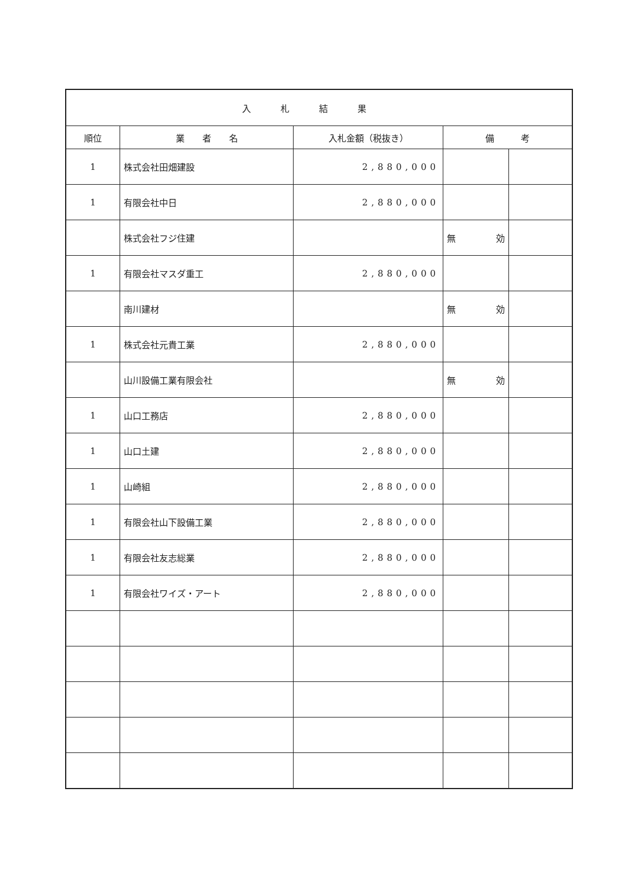| 入札結果 | | | | |
| --- | --- | --- | --- | --- |
| 順位 | 業 者 名 | 入札金額（税抜き） | 備 考 | |
| 1 | 株式会社田畑建設 | 2,880,000 | | |
| 1 | 有限会社中日 | 2,880,000 | | |
| | 株式会社フジ住建 | | 無 効 | |
| 1 | 有限会社マスダ重工 | 2,880,000 | | |
| | 南川建材 | | 無 効 | |
| 1 | 株式会社元貴工業 | 2,880,000 | | |
| | 山川設備工業有限会社 | | 無 効 | |
| 1 | 山口工務店 | 2,880,000 | | |
| 1 | 山口土建 | 2,880,000 | | |
| 1 | 山崎組 | 2,880,000 | | |
| 1 | 有限会社山下設備工業 | 2,880,000 | | |
| 1 | 有限会社友志総業 | 2,880,000 | | |
| 1 | 有限会社ワイズ・アート | 2,880,000 | | |